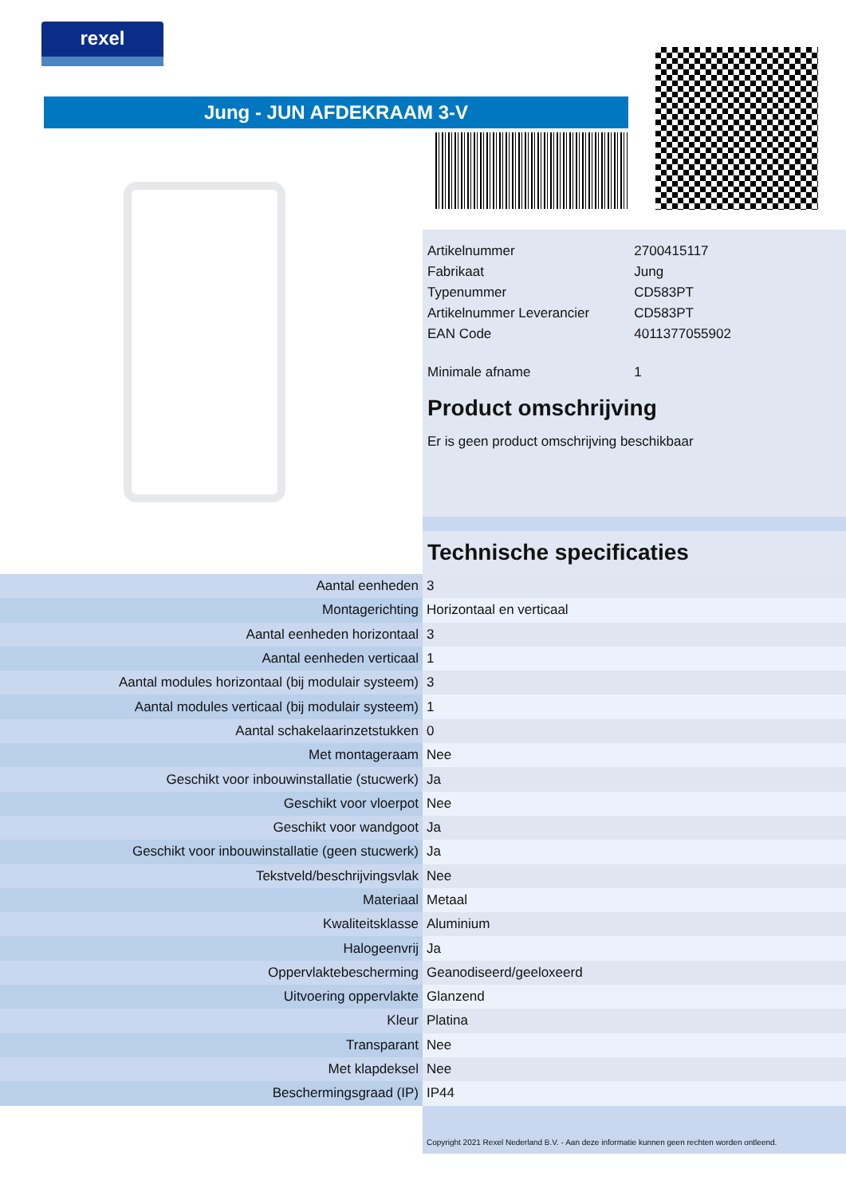rexel
Jung - JUN AFDEKRAAM 3-V
| Artikelnummer | 2700415117 |
| Fabrikaat | Jung |
| Typenummer | CD583PT |
| Artikelnummer Leverancier | CD583PT |
| EAN Code | 4011377055902 |
| Minimale afname | 1 |
Product omschrijving
Er is geen product omschrijving beschikbaar
Technische specificaties
| Aantal eenheden | 3 |
| Montagerichting | Horizontaal en verticaal |
| Aantal eenheden horizontaal | 3 |
| Aantal eenheden verticaal | 1 |
| Aantal modules horizontaal (bij modulair systeem) | 3 |
| Aantal modules verticaal (bij modulair systeem) | 1 |
| Aantal schakelaarinzetstukken | 0 |
| Met montageraam | Nee |
| Geschikt voor inbouwinstallatie (stucwerk) | Ja |
| Geschikt voor vloerpot | Nee |
| Geschikt voor wandgoot | Ja |
| Geschikt voor inbouwinstallatie (geen stucwerk) | Ja |
| Tekstveld/beschrijvingsvlak | Nee |
| Materiaal | Metaal |
| Kwaliteitsklasse | Aluminium |
| Halogeenvrij | Ja |
| Oppervlaktebescherming | Geanodiseerd/geeloxeerd |
| Uitvoering oppervlakte | Glanzend |
| Kleur | Platina |
| Transparant | Nee |
| Met klapdeksel | Nee |
| Beschermingsgraad (IP) | IP44 |
Copyright 2021 Rexel Nederland B.V. - Aan deze informatie kunnen geen rechten worden ontleend.